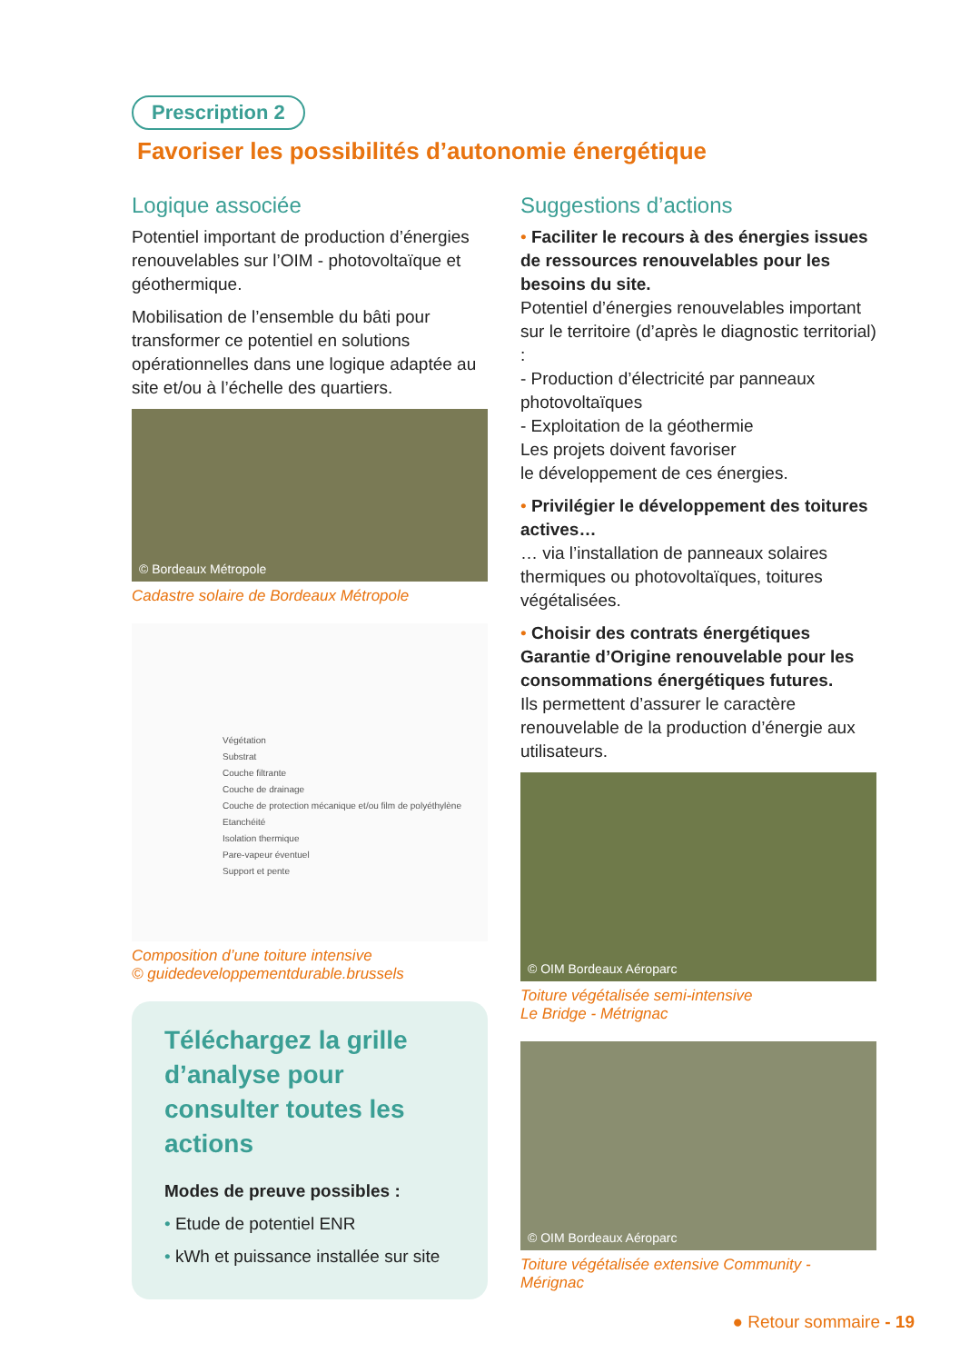Prescription 2
Favoriser les possibilités d’autonomie énergétique
Logique associée
Potentiel important de production d’énergies renouvelables sur l’OIM - photovoltaïque et géothermique.
Mobilisation de l’ensemble du bâti pour transformer ce potentiel en solutions opérationnelles dans une logique adaptée au site et/ou à l’échelle des quartiers.
© Bordeaux Métropole
Cadastre solaire de Bordeaux Métropole
Végétation
Substrat
Couche filtrante
Couche de drainage
Couche de protection mécanique et/ou film de polyéthylène
Etanchéité
Isolation thermique
Pare-vapeur éventuel
Support et pente
Composition d’une toiture intensive
© guidedeveloppementdurable.brussels
Téléchargez la grille d’analyse pour consulter toutes les actions
Modes de preuve possibles :
• Etude de potentiel ENR
• kWh et puissance installée sur site
Suggestions d’actions
• Faciliter le recours à des énergies issues de ressources renouvelables pour les besoins du site.
Potentiel d’énergies renouvelables important sur le territoire (d’après le diagnostic territorial) :
- Production d’électricité par panneaux photovoltaïques
- Exploitation de la géothermie
Les projets doivent favoriser
le développement de ces énergies.
• Privilégier le développement des toitures actives…
… via l’installation de panneaux solaires thermiques ou photovoltaïques, toitures végétalisées.
• Choisir des contrats énergétiques Garantie d’Origine renouvelable pour les consommations énergétiques futures.
Ils permettent d’assurer le caractère renouvelable de la production d’énergie aux utilisateurs.
© OIM Bordeaux Aéroparc
Toiture végétalisée semi-intensive
Le Bridge - Métrignac
© OIM Bordeaux Aéroparc
Toiture végétalisée extensive Community - Mérignac
● Retour sommaire - 19